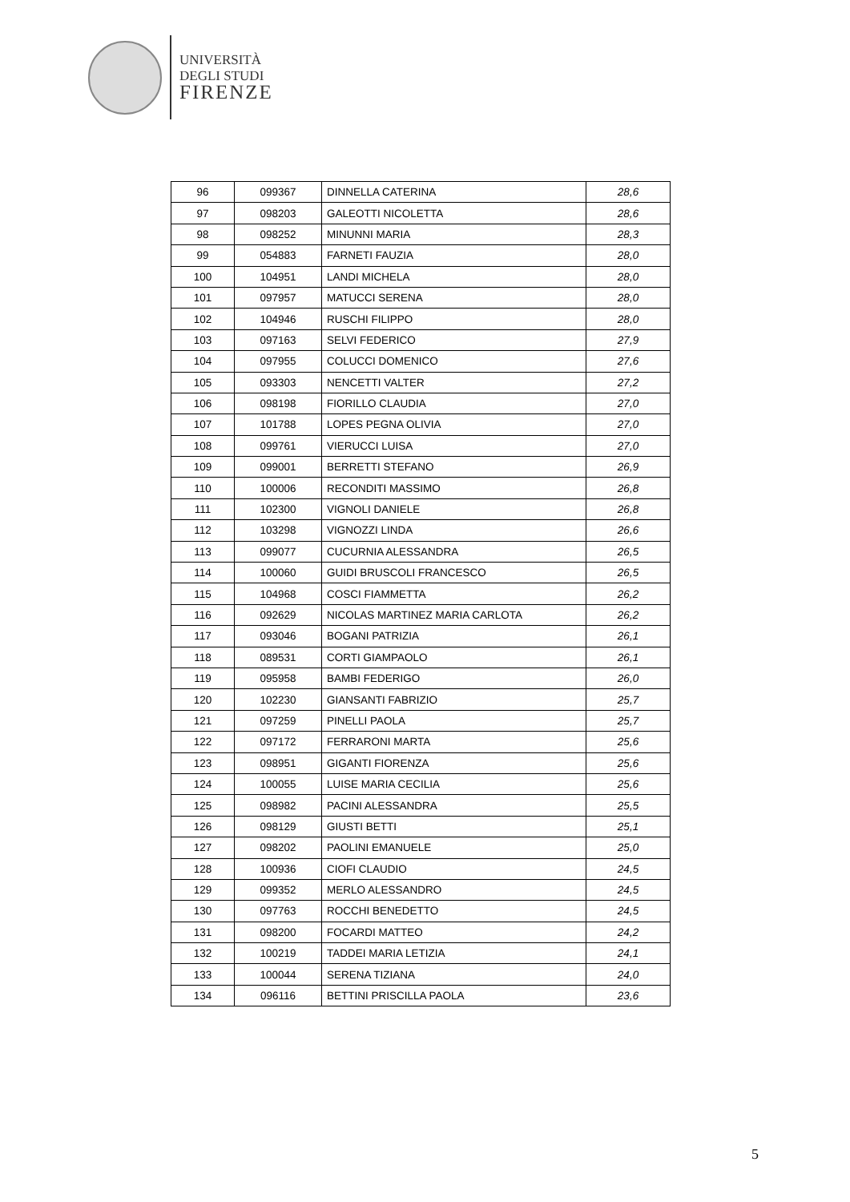UNIVERSITÀ
DEGLI STUDI
FIRENZE
| 96 | 099367 | DINNELLA CATERINA | 28,6 |
| 97 | 098203 | GALEOTTI NICOLETTA | 28,6 |
| 98 | 098252 | MINUNNI MARIA | 28,3 |
| 99 | 054883 | FARNETI FAUZIA | 28,0 |
| 100 | 104951 | LANDI MICHELA | 28,0 |
| 101 | 097957 | MATUCCI SERENA | 28,0 |
| 102 | 104946 | RUSCHI FILIPPO | 28,0 |
| 103 | 097163 | SELVI FEDERICO | 27,9 |
| 104 | 097955 | COLUCCI DOMENICO | 27,6 |
| 105 | 093303 | NENCETTI VALTER | 27,2 |
| 106 | 098198 | FIORILLO CLAUDIA | 27,0 |
| 107 | 101788 | LOPES PEGNA OLIVIA | 27,0 |
| 108 | 099761 | VIERUCCI LUISA | 27,0 |
| 109 | 099001 | BERRETTI STEFANO | 26,9 |
| 110 | 100006 | RECONDITI MASSIMO | 26,8 |
| 111 | 102300 | VIGNOLI DANIELE | 26,8 |
| 112 | 103298 | VIGNOZZI LINDA | 26,6 |
| 113 | 099077 | CUCURNIA ALESSANDRA | 26,5 |
| 114 | 100060 | GUIDI BRUSCOLI FRANCESCO | 26,5 |
| 115 | 104968 | COSCI FIAMMETTA | 26,2 |
| 116 | 092629 | NICOLAS MARTINEZ MARIA CARLOTA | 26,2 |
| 117 | 093046 | BOGANI PATRIZIA | 26,1 |
| 118 | 089531 | CORTI GIAMPAOLO | 26,1 |
| 119 | 095958 | BAMBI FEDERIGO | 26,0 |
| 120 | 102230 | GIANSANTI FABRIZIO | 25,7 |
| 121 | 097259 | PINELLI PAOLA | 25,7 |
| 122 | 097172 | FERRARONI MARTA | 25,6 |
| 123 | 098951 | GIGANTI FIORENZA | 25,6 |
| 124 | 100055 | LUISE MARIA CECILIA | 25,6 |
| 125 | 098982 | PACINI ALESSANDRA | 25,5 |
| 126 | 098129 | GIUSTI BETTI | 25,1 |
| 127 | 098202 | PAOLINI EMANUELE | 25,0 |
| 128 | 100936 | CIOFI CLAUDIO | 24,5 |
| 129 | 099352 | MERLO ALESSANDRO | 24,5 |
| 130 | 097763 | ROCCHI BENEDETTO | 24,5 |
| 131 | 098200 | FOCARDI MATTEO | 24,2 |
| 132 | 100219 | TADDEI MARIA LETIZIA | 24,1 |
| 133 | 100044 | SERENA TIZIANA | 24,0 |
| 134 | 096116 | BETTINI PRISCILLA PAOLA | 23,6 |
5